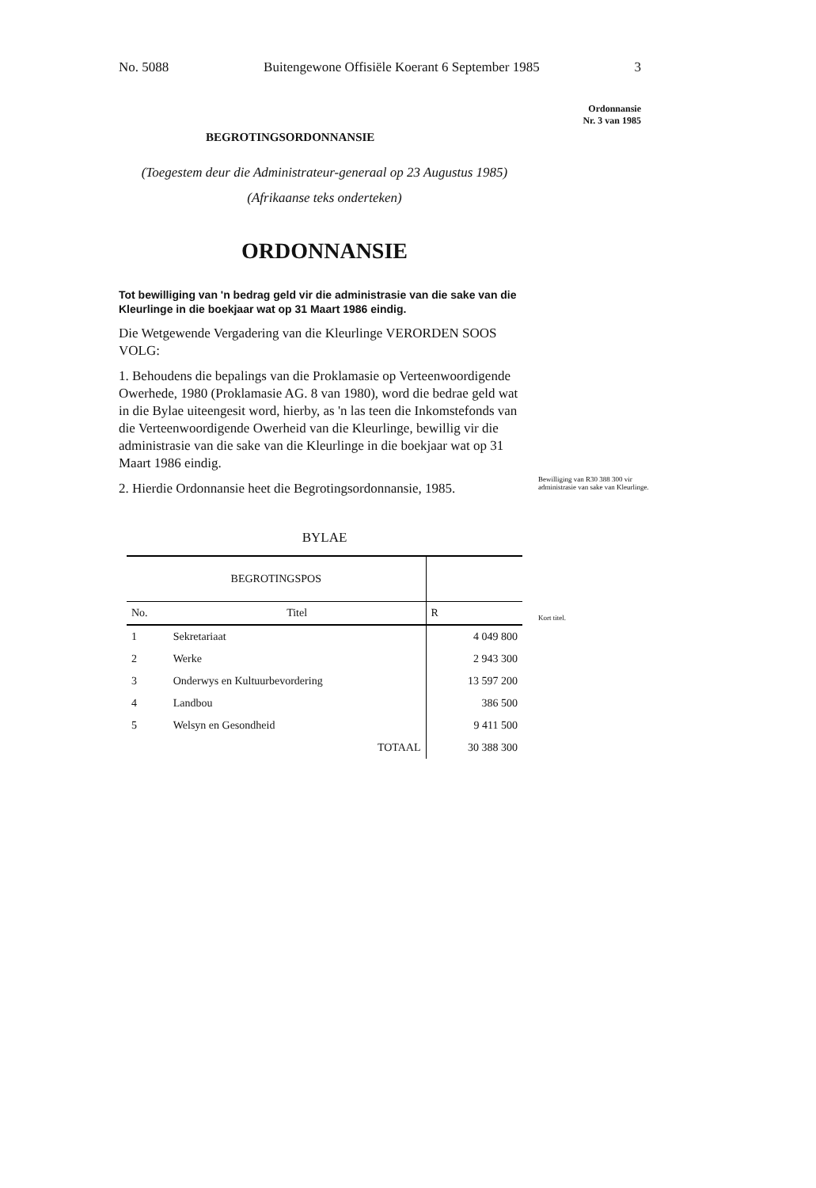No. 5088 Buitengewone Offisiële Koerant 6 September 1985 3
BEGROTINGSORDONNANSIE
(Toegestem deur die Administrateur-generaal op 23 Augustus 1985)
(Afrikaanse teks onderteken)
ORDONNANSIE
Tot bewilliging van 'n bedrag geld vir die administrasie van die sake van die Kleurlinge in die boekjaar wat op 31 Maart 1986 eindig.
Die Wetgewende Vergadering van die Kleurlinge VERORDEN SOOS VOLG:
1. Behoudens die bepalings van die Proklamasie op Verteenwoordigende Owerhede, 1980 (Proklamasie AG. 8 van 1980), word die bedrae geld wat in die Bylae uiteengesit word, hierby, as 'n las teen die Inkomstefonds van die Verteenwoordigende Owerheid van die Kleurlinge, bewillig vir die administrasie van die sake van die Kleurlinge in die boekjaar wat op 31 Maart 1986 eindig.
2. Hierdie Ordonnansie heet die Begrotingsordonnansie, 1985.
BYLAE
| BEGROTINGSPOS | | |
| --- | --- | --- |
| No. | Titel | R |
| 1 | Sekretariaat | 4 049 800 |
| 2 | Werke | 2 943 300 |
| 3 | Onderwys en Kultuurbevordering | 13 597 200 |
| 4 | Landbou | 386 500 |
| 5 | Welsyn en Gesondheid | 9 411 500 |
| | TOTAAL | 30 388 300 |
Ordonnansie
Nr. 3 van 1985
Bewilliging van R30 388 300 vir administrasie van sake van Kleurlinge.
Kort titel.